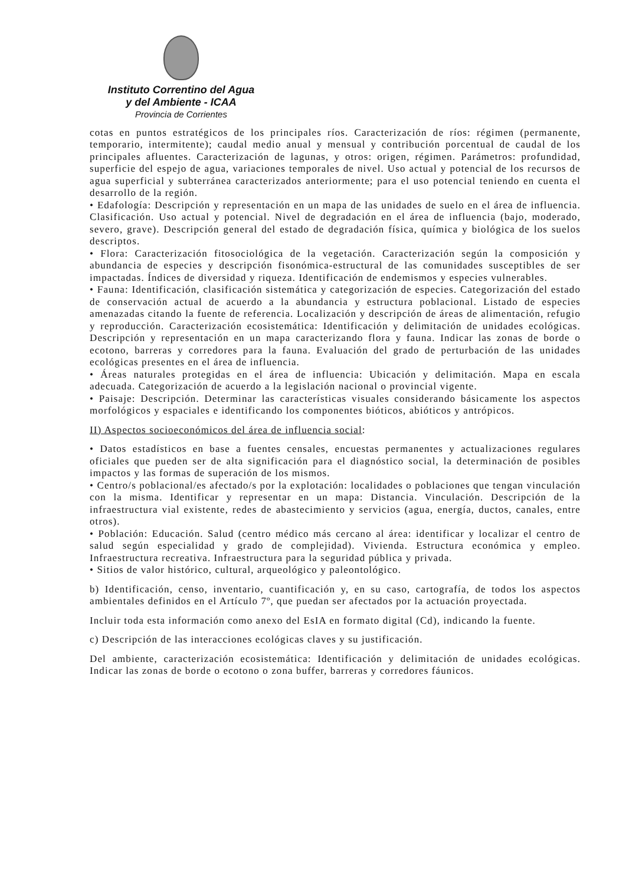Instituto Correntino del Agua
y del Ambiente - ICAA
Provincia de Corrientes
cotas en puntos estratégicos de los principales ríos. Caracterización de ríos: régimen (permanente, temporario, intermitente); caudal medio anual y mensual y contribución porcentual de caudal de los principales afluentes. Caracterización de lagunas, y otros: origen, régimen. Parámetros: profundidad, superficie del espejo de agua, variaciones temporales de nivel. Uso actual y potencial de los recursos de agua superficial y subterránea caracterizados anteriormente; para el uso potencial teniendo en cuenta el desarrollo de la región.
• Edafología: Descripción y representación en un mapa de las unidades de suelo en el área de influencia. Clasificación. Uso actual y potencial. Nivel de degradación en el área de influencia (bajo, moderado, severo, grave). Descripción general del estado de degradación física, química y biológica de los suelos descriptos.
• Flora: Caracterización fitosociológica de la vegetación. Caracterización según la composición y abundancia de especies y descripción fisonómica-estructural de las comunidades susceptibles de ser impactadas. Índices de diversidad y riqueza. Identificación de endemismos y especies vulnerables.
• Fauna: Identificación, clasificación sistemática y categorización de especies. Categorización del estado de conservación actual de acuerdo a la abundancia y estructura poblacional. Listado de especies amenazadas citando la fuente de referencia. Localización y descripción de áreas de alimentación, refugio y reproducción. Caracterización ecosistemática: Identificación y delimitación de unidades ecológicas. Descripción y representación en un mapa caracterizando flora y fauna. Indicar las zonas de borde o ecotono, barreras y corredores para la fauna. Evaluación del grado de perturbación de las unidades ecológicas presentes en el área de influencia.
• Áreas naturales protegidas en el área de influencia: Ubicación y delimitación. Mapa en escala adecuada. Categorización de acuerdo a la legislación nacional o provincial vigente.
• Paisaje: Descripción. Determinar las características visuales considerando básicamente los aspectos morfológicos y espaciales e identificando los componentes bióticos, abióticos y antrópicos.
II) Aspectos socioeconómicos del área de influencia social:
• Datos estadísticos en base a fuentes censales, encuestas permanentes y actualizaciones regulares oficiales que pueden ser de alta significación para el diagnóstico social, la determinación de posibles impactos y las formas de superación de los mismos.
• Centro/s poblacional/es afectado/s por la explotación: localidades o poblaciones que tengan vinculación con la misma. Identificar y representar en un mapa: Distancia. Vinculación. Descripción de la infraestructura vial existente, redes de abastecimiento y servicios (agua, energía, ductos, canales, entre otros).
• Población: Educación. Salud (centro médico más cercano al área: identificar y localizar el centro de salud según especialidad y grado de complejidad). Vivienda. Estructura económica y empleo. Infraestructura recreativa. Infraestructura para la seguridad pública y privada.
• Sitios de valor histórico, cultural, arqueológico y paleontológico.
b) Identificación, censo, inventario, cuantificación y, en su caso, cartografía, de todos los aspectos ambientales definidos en el Artículo 7º, que puedan ser afectados por la actuación proyectada.
Incluir toda esta información como anexo del EsIA en formato digital (Cd), indicando la fuente.
c) Descripción de las interacciones ecológicas claves y su justificación.
Del ambiente, caracterización ecosistemática: Identificación y delimitación de unidades ecológicas. Indicar las zonas de borde o ecotono o zona buffer, barreras y corredores fáunicos.